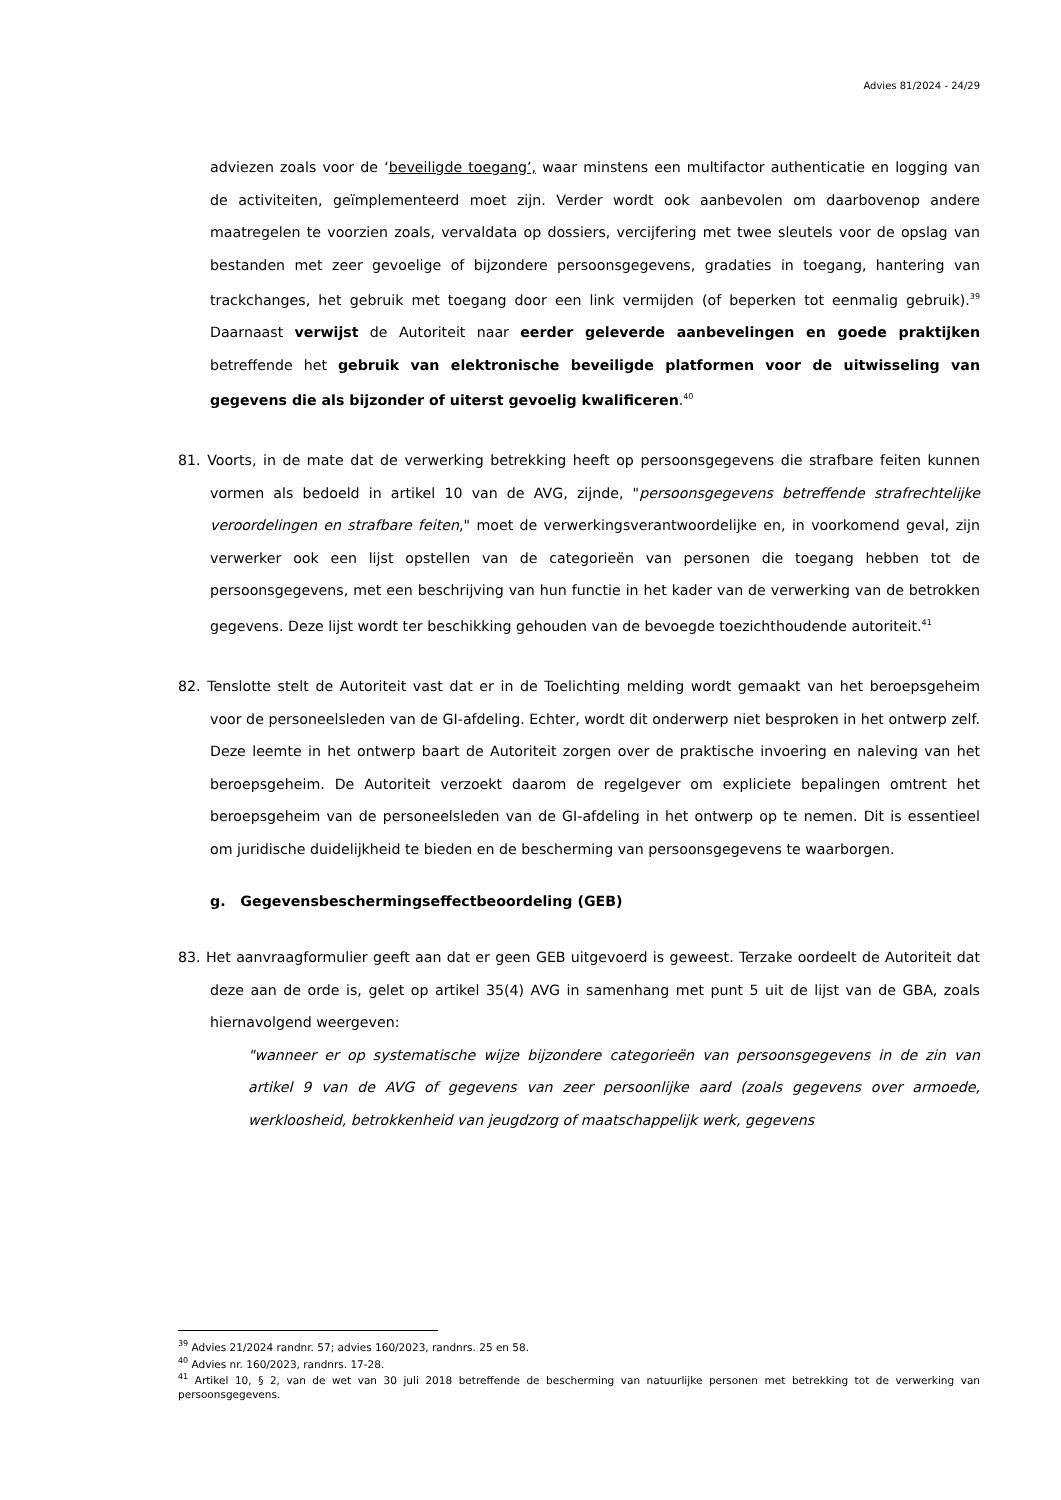Advies 81/2024 - 24/29
adviezen zoals voor de ‘beveiligde toegang’, waar minstens een multifactor authenticatie en logging van de activiteiten, geïmplementeerd moet zijn. Verder wordt ook aanbevolen om daarbovenop andere maatregelen te voorzien zoals, vervaldata op dossiers, vercijfering met twee sleutels voor de opslag van bestanden met zeer gevoelige of bijzondere persoonsgegevens, gradaties in toegang, hantering van trackchanges, het gebruik met toegang door een link vermijden (of beperken tot eenmalig gebruik).<sup>39</sup> Daarnaast verwijst de Autoriteit naar eerder geleverde aanbevelingen en goede praktijken betreffende het gebruik van elektronische beveiligde platformen voor de uitwisseling van gegevens die als bijzonder of uiterst gevoelig kwalificeren.<sup>40</sup>
81. Voorts, in de mate dat de verwerking betrekking heeft op persoonsgegevens die strafbare feiten kunnen vormen als bedoeld in artikel 10 van de AVG, zijnde, "persoonsgegevens betreffende strafrechtelijke veroordelingen en strafbare feiten," moet de verwerkingsverantwoordelijke en, in voorkomend geval, zijn verwerker ook een lijst opstellen van de categorieën van personen die toegang hebben tot de persoonsgegevens, met een beschrijving van hun functie in het kader van de verwerking van de betrokken gegevens. Deze lijst wordt ter beschikking gehouden van de bevoegde toezichthoudende autoriteit.<sup>41</sup>
82. Tenslotte stelt de Autoriteit vast dat er in de Toelichting melding wordt gemaakt van het beroepsgeheim voor de personeelsleden van de GI-afdeling. Echter, wordt dit onderwerp niet besproken in het ontwerp zelf. Deze leemte in het ontwerp baart de Autoriteit zorgen over de praktische invoering en naleving van het beroepsgeheim. De Autoriteit verzoekt daarom de regelgever om expliciete bepalingen omtrent het beroepsgeheim van de personeelsleden van de GI-afdeling in het ontwerp op te nemen. Dit is essentieel om juridische duidelijkheid te bieden en de bescherming van persoonsgegevens te waarborgen.
g. Gegevensbeschermingseffectbeoordeling (GEB)
83. Het aanvraagformulier geeft aan dat er geen GEB uitgevoerd is geweest. Terzake oordeelt de Autoriteit dat deze aan de orde is, gelet op artikel 35(4) AVG in samenhang met punt 5 uit de lijst van de GBA, zoals hiernavolgend weergeven:
"wanneer er op systematische wijze bijzondere categorieën van persoonsgegevens in de zin van artikel 9 van de AVG of gegevens van zeer persoonlijke aard (zoals gegevens over armoede, werkloosheid, betrokkenheid van jeugdzorg of maatschappelijk werk, gegevens
<sup>39</sup> Advies 21/2024 randnr. 57; advies 160/2023, randnrs. 25 en 58.
<sup>40</sup> Advies nr. 160/2023, randnrs. 17-28.
<sup>41</sup> Artikel 10, § 2, van de wet van 30 juli 2018 betreffende de bescherming van natuurlijke personen met betrekking tot de verwerking van persoonsgegevens.